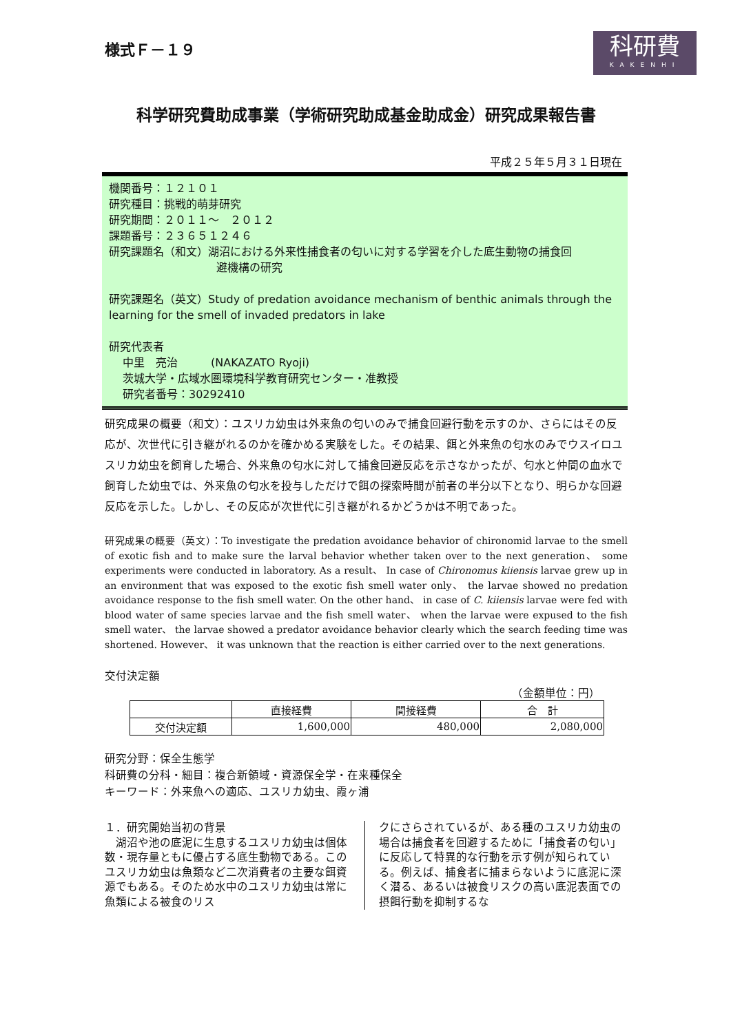様式Ｆ－１９
科研費
KAKENHI
科学研究費助成事業（学術研究助成基金助成金）研究成果報告書
平成２５年５月３１日現在
機関番号：１２１０１
研究種目：挑戦的萌芽研究
研究期間：２０１１～　２０１２
課題番号：２３６５１２４６
研究課題名（和文）湖沼における外来性捕食者の匂いに対する学習を介した底生動物の捕食回
避機構の研究
研究課題名（英文）Study of predation avoidance mechanism of benthic animals through the learning for the smell of invaded predators in lake
研究代表者
中里　亮治　　　(NAKAZATO Ryoji)
茨城大学・広域水圏環境科学教育研究センター・准教授
研究者番号：30292410
研究成果の概要（和文）：ユスリカ幼虫は外来魚の匂いのみで捕食回避行動を示すのか、さらにはその反応が、次世代に引き継がれるのかを確かめる実験をした。その結果、餌と外来魚の匂水のみでウスイロユスリカ幼虫を飼育した場合、外来魚の匂水に対して捕食回避反応を示さなかったが、匂水と仲間の血水で飼育した幼虫では、外来魚の匂水を投与しただけで餌の探索時間が前者の半分以下となり、明らかな回避反応を示した。しかし、その反応が次世代に引き継がれるかどうかは不明であった。
研究成果の概要（英文）：To investigate the predation avoidance behavior of chironomid larvae to the smell of exotic fish and to make sure the larval behavior whether taken over to the next generation、 some experiments were conducted in laboratory. As a result、 In case of Chironomus kiiensis larvae grew up in an environment that was exposed to the exotic fish smell water only、 the larvae showed no predation avoidance response to the fish smell water. On the other hand、 in case of C. kiiensis larvae were fed with blood water of same species larvae and the fish smell water、 when the larvae were expused to the fish smell water、 the larvae showed a predator avoidance behavior clearly which the search feeding time was shortened. However、 it was unknown that the reaction is either carried over to the next generations.
交付決定額
（金額単位：円）
| | 直接経費 | 間接経費 | 合 計 |
| --- | --- | --- | --- |
| 交付決定額 | 1,600,000 | 480,000 | 2,080,000 |
研究分野：保全生態学
科研費の分科・細目：複合新領域・資源保全学・在来種保全
キーワード：外来魚への適応、ユスリカ幼虫、霞ヶ浦
１．研究開始当初の背景
　湖沼や池の底泥に生息するユスリカ幼虫は個体数・現存量ともに優占する底生動物である。このユスリカ幼虫は魚類など二次消費者の主要な餌資源でもある。そのため水中のユスリカ幼虫は常に魚類による被食のリス
クにさらされているが、ある種のユスリカ幼虫の場合は捕食者を回避するために「捕食者の匂い」に反応して特異的な行動を示す例が知られている。例えば、捕食者に捕まらないように底泥に深く潜る、あるいは被食リスクの高い底泥表面での摂餌行動を抑制するな